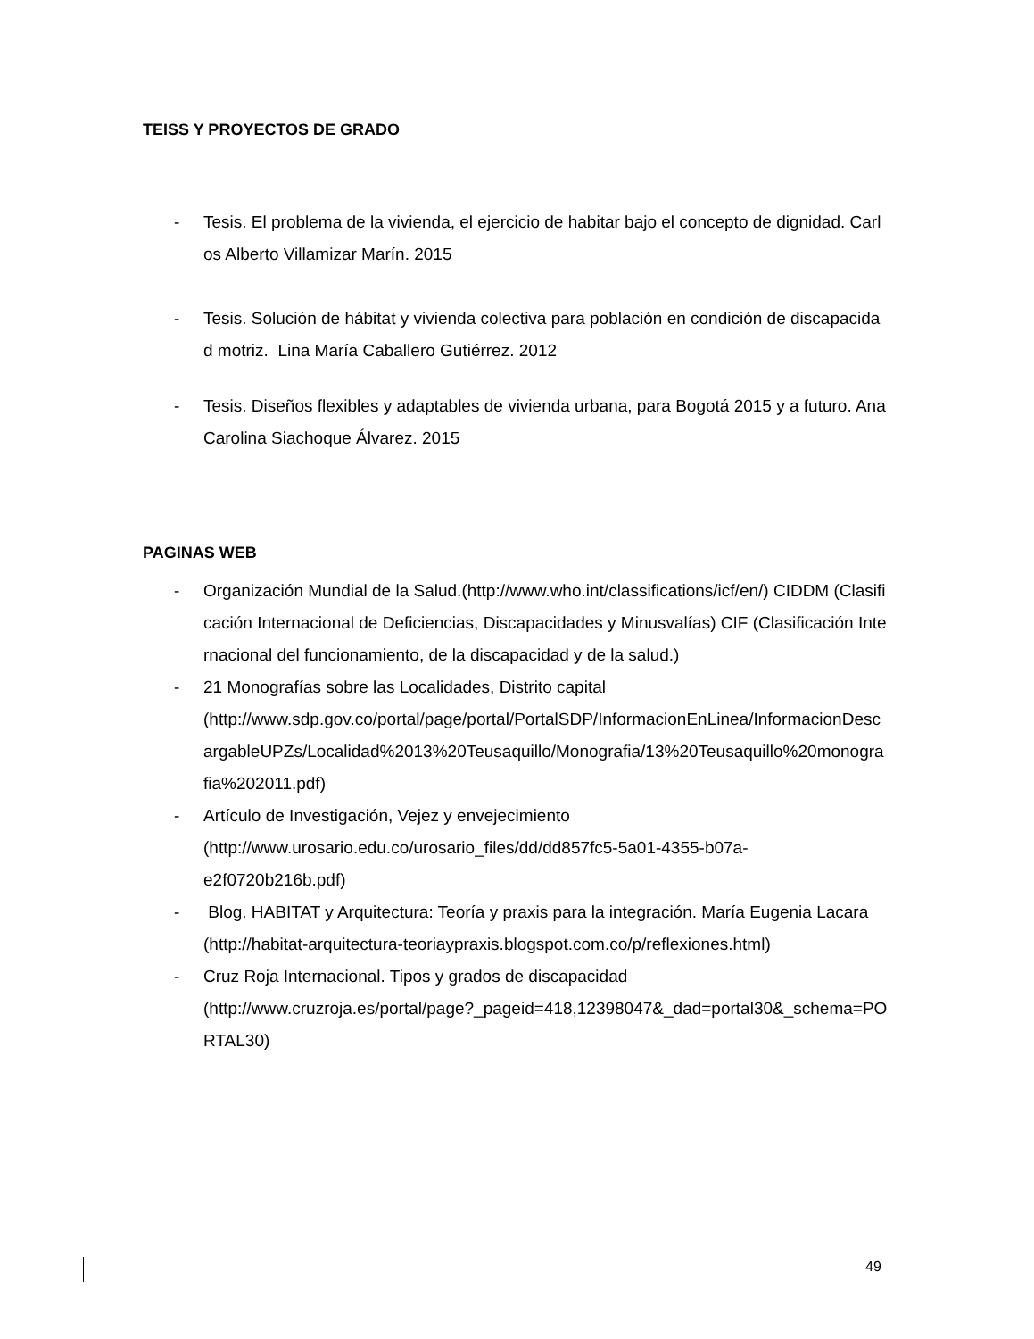TEISS Y PROYECTOS DE GRADO
- Tesis. El problema de la vivienda, el ejercicio de habitar bajo el concepto de dignidad. Carlos Alberto Villamizar Marín. 2015
- Tesis. Solución de hábitat y vivienda colectiva para población en condición de discapacidad motriz. Lina María Caballero Gutiérrez. 2012
- Tesis. Diseños flexibles y adaptables de vivienda urbana, para Bogotá 2015 y a futuro. Ana Carolina Siachoque Álvarez. 2015
PAGINAS WEB
- Organización Mundial de la Salud.(http://www.who.int/classifications/icf/en/) CIDDM (Clasificación Internacional de Deficiencias, Discapacidades y Minusvalías) CIF (Clasificación Internacional del funcionamiento, de la discapacidad y de la salud.)
- 21 Monografías sobre las Localidades, Distrito capital
(http://www.sdp.gov.co/portal/page/portal/PortalSDP/InformacionEnLinea/InformacionDescargableUPZs/Localidad%2013%20Teusaquillo/Monografia/13%20Teusaquillo%20monografia%202011.pdf)
- Artículo de Investigación, Vejez y envejecimiento
(http://www.urosario.edu.co/urosario_files/dd/dd857fc5-5a01-4355-b07a-
e2f0720b216b.pdf)
- Blog. HABITAT y Arquitectura: Teoría y praxis para la integración. María Eugenia Lacara (http://habitat-arquitectura-teoriaypraxis.blogspot.com.co/p/reflexiones.html)
- Cruz Roja Internacional. Tipos y grados de discapacidad
(http://www.cruzroja.es/portal/page?_pageid=418,12398047&_dad=portal30&_schema=PORTAL30)
49